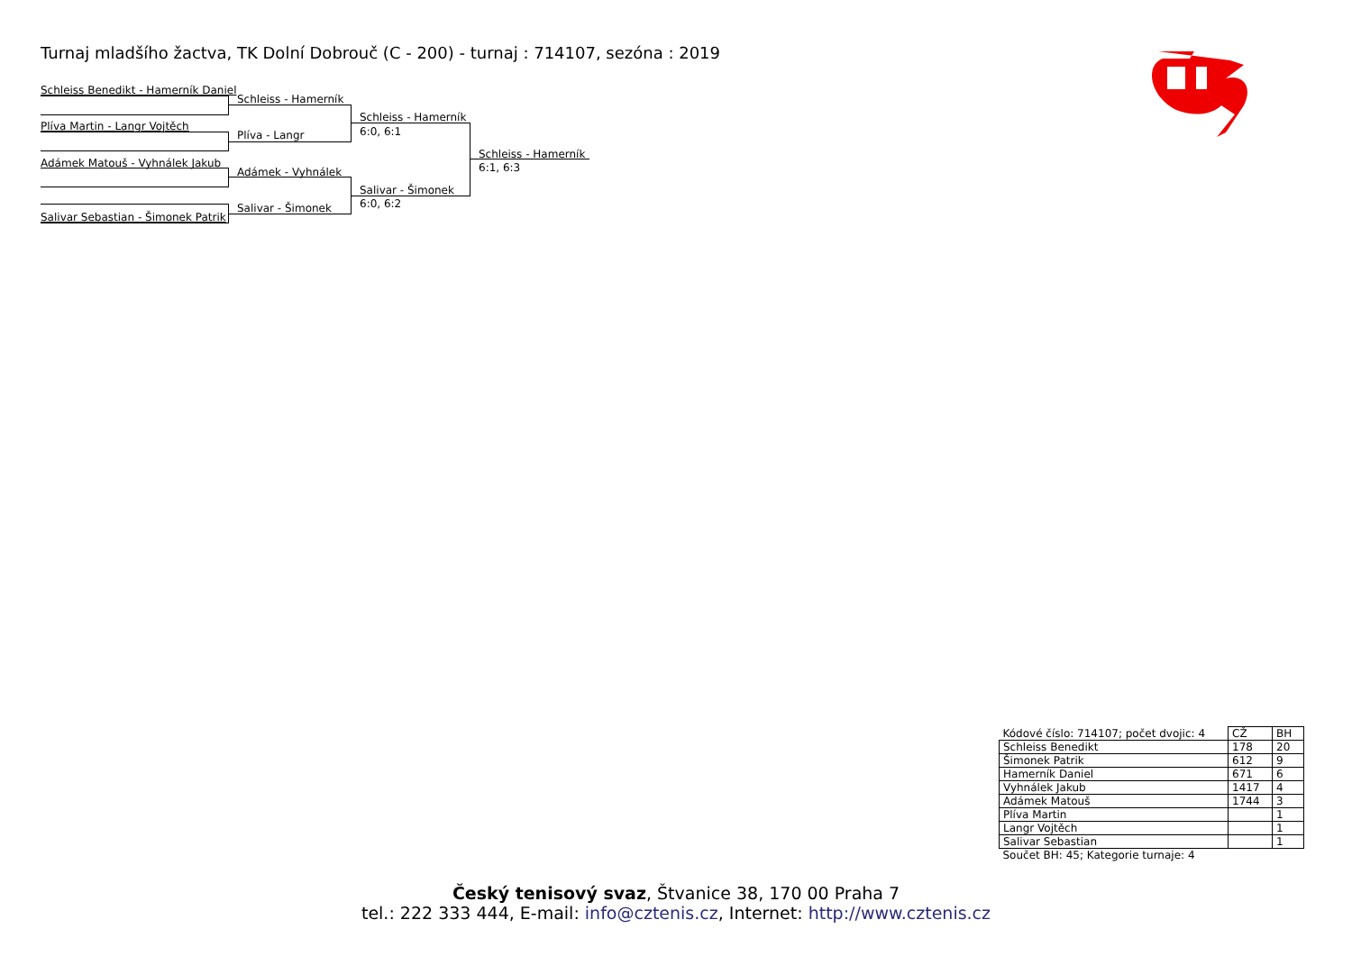Turnaj mladšího žactva, TK Dolní Dobrouč (C - 200) - turnaj : 714107, sezóna : 2019
Schleiss Benedikt - Hamerník Daniel
Plíva Martin - Langr Vojtěch
Adámek Matouš - Vyhnálek Jakub
Salivar Sebastian - Šimonek Patrik
Schleiss - Hamerník
Plíva - Langr
Adámek - Vyhnálek
Salivar - Šimonek
Schleiss - Hamerník
6:0, 6:1
Salivar - Šimonek
6:0, 6:2
Schleiss - Hamerník
6:1, 6:3
| Kódové číslo: 714107; počet dvojic: 4 | CŽ | BH |
| Schleiss Benedikt | 178 | 20 |
| Šimonek Patrik | 612 | 9 |
| Hamerník Daniel | 671 | 6 |
| Vyhnálek Jakub | 1417 | 4 |
| Adámek Matouš | 1744 | 3 |
| Plíva Martin | | 1 |
| Langr Vojtěch | | 1 |
| Salivar Sebastian | | 1 |
| Součet BH: 45; Kategorie turnaje: 4 | | |
Český tenisový svaz, Štvanice 38, 170 00 Praha 7
tel.: 222 333 444, E-mail: info@cztenis.cz, Internet: http://www.cztenis.cz